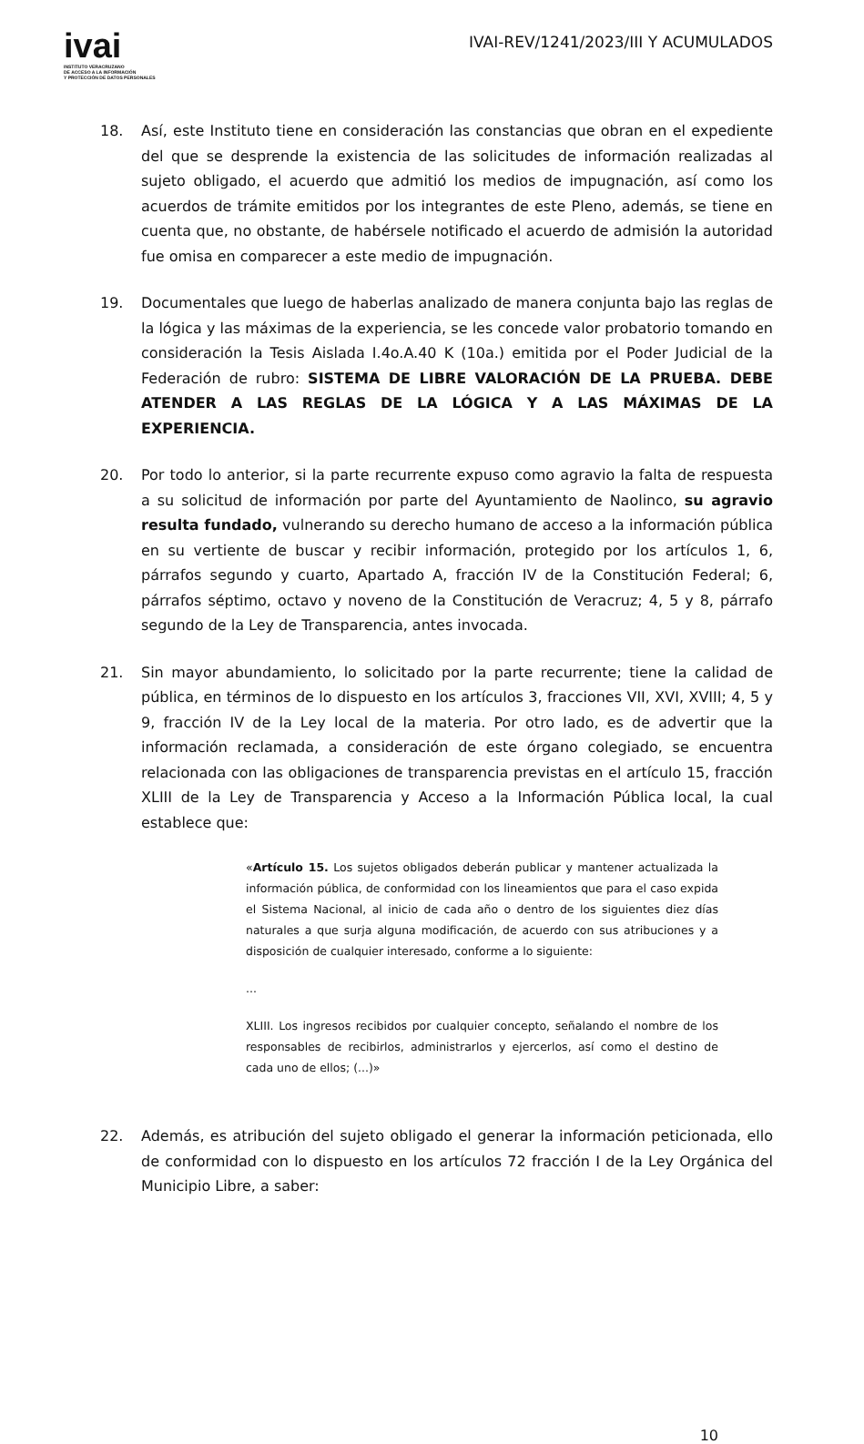ivai
INSTITUTO VERACRUZANO
DE ACCESO A LA INFORMACIÓN
Y PROTECCIÓN DE DATOS PERSONALES
IVAI-REV/1241/2023/III Y ACUMULADOS
18. Así, este Instituto tiene en consideración las constancias que obran en el expediente del que se desprende la existencia de las solicitudes de información realizadas al sujeto obligado, el acuerdo que admitió los medios de impugnación, así como los acuerdos de trámite emitidos por los integrantes de este Pleno, además, se tiene en cuenta que, no obstante, de habérsele notificado el acuerdo de admisión la autoridad fue omisa en comparecer a este medio de impugnación.
19. Documentales que luego de haberlas analizado de manera conjunta bajo las reglas de la lógica y las máximas de la experiencia, se les concede valor probatorio tomando en consideración la Tesis Aislada I.4o.A.40 K (10a.) emitida por el Poder Judicial de la Federación de rubro: SISTEMA DE LIBRE VALORACIÓN DE LA PRUEBA. DEBE ATENDER A LAS REGLAS DE LA LÓGICA Y A LAS MÁXIMAS DE LA EXPERIENCIA.
20. Por todo lo anterior, si la parte recurrente expuso como agravio la falta de respuesta a su solicitud de información por parte del Ayuntamiento de Naolinco, su agravio resulta fundado, vulnerando su derecho humano de acceso a la información pública en su vertiente de buscar y recibir información, protegido por los artículos 1, 6, párrafos segundo y cuarto, Apartado A, fracción IV de la Constitución Federal; 6, párrafos séptimo, octavo y noveno de la Constitución de Veracruz; 4, 5 y 8, párrafo segundo de la Ley de Transparencia, antes invocada.
21. Sin mayor abundamiento, lo solicitado por la parte recurrente; tiene la calidad de pública, en términos de lo dispuesto en los artículos 3, fracciones VII, XVI, XVIII; 4, 5 y 9, fracción IV de la Ley local de la materia. Por otro lado, es de advertir que la información reclamada, a consideración de este órgano colegiado, se encuentra relacionada con las obligaciones de transparencia previstas en el artículo 15, fracción XLIII de la Ley de Transparencia y Acceso a la Información Pública local, la cual establece que:
«Artículo 15. Los sujetos obligados deberán publicar y mantener actualizada la información pública, de conformidad con los lineamientos que para el caso expida el Sistema Nacional, al inicio de cada año o dentro de los siguientes diez días naturales a que surja alguna modificación, de acuerdo con sus atribuciones y a disposición de cualquier interesado, conforme a lo siguiente:
...
XLIII. Los ingresos recibidos por cualquier concepto, señalando el nombre de los responsables de recibirlos, administrarlos y ejercerlos, así como el destino de cada uno de ellos; (...)»
22. Además, es atribución del sujeto obligado el generar la información peticionada, ello de conformidad con lo dispuesto en los artículos 72 fracción I de la Ley Orgánica del Municipio Libre, a saber:
10